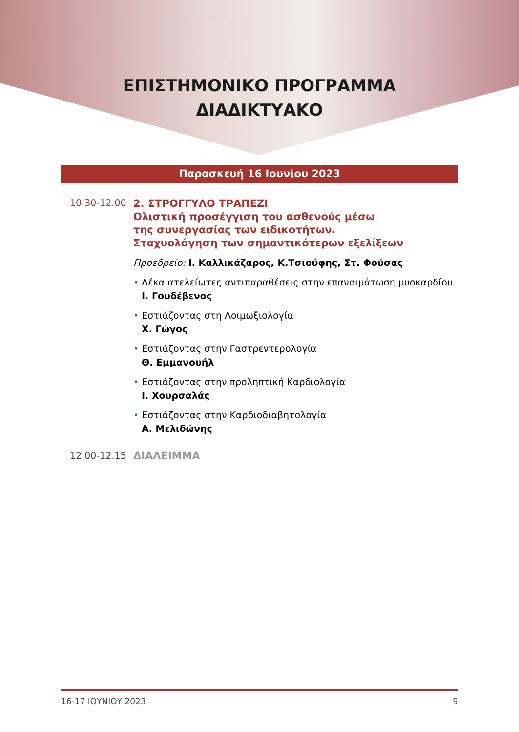ΕΠΙΣΤΗΜΟΝΙΚΟ ΠΡΟΓΡΑΜΜΑ
ΔΙΑΔΙΚΤΥΑΚΟ
Παρασκευή 16 Ιουνίου 2023
10.30-12.00
2. ΣΤΡΟΓΓΥΛΟ ΤΡΑΠΕΖΙ
Ολιστική προσέγγιση του ασθενούς μέσω
της συνεργασίας των ειδικοτήτων.
Σταχυολόγηση των σημαντικότερων εξελίξεων
Προεδρείο: Ι. Καλλικάζαρος, Κ.Τσιούφης, Στ. Φούσας
• Δέκα ατελείωτες αντιπαραθέσεις στην επαναιμάτωση μυοκαρδίου
Ι. Γουδέβενος
• Εστιάζοντας στη Λοιμωξιολογία
Χ. Γώγος
• Εστιάζοντας στην Γαστρεντερολογία
Θ. Εμμανουήλ
• Εστιάζοντας στην προληπτική Καρδιολογία
Ι. Χουρσαλάς
• Εστιάζοντας στην Καρδιοδιαβητολογία
Α. Μελιδώνης
12.00-12.15 ΔΙΑΛΕΙΜΜΑ
16-17 ΙΟΥΝΙΟΥ 2023 9